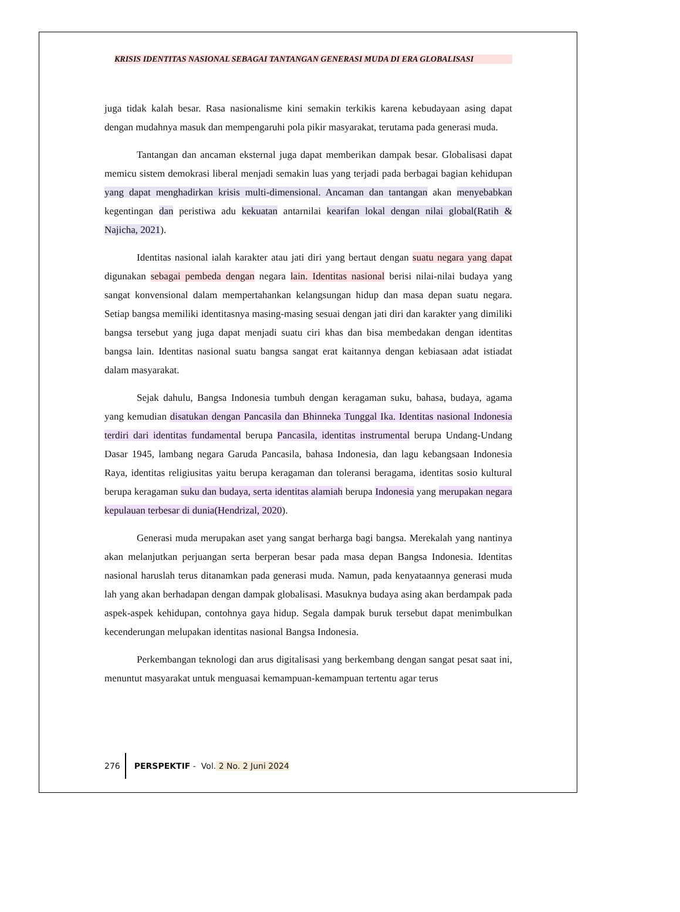KRISIS IDENTITAS NASIONAL SEBAGAI TANTANGAN GENERASI MUDA DI ERA GLOBALISASI
juga tidak kalah besar. Rasa nasionalisme kini semakin terkikis karena kebudayaan asing dapat dengan mudahnya masuk dan mempengaruhi pola pikir masyarakat, terutama pada generasi muda.
Tantangan dan ancaman eksternal juga dapat memberikan dampak besar. Globalisasi dapat memicu sistem demokrasi liberal menjadi semakin luas yang terjadi pada berbagai bagian kehidupan yang dapat menghadirkan krisis multi-dimensional. Ancaman dan tantangan akan menyebabkan kegentingan dan peristiwa adu kekuatan antarnilai kearifan lokal dengan nilai global(Ratih & Najicha, 2021).
Identitas nasional ialah karakter atau jati diri yang bertaut dengan suatu negara yang dapat digunakan sebagai pembeda dengan negara lain. Identitas nasional berisi nilai-nilai budaya yang sangat konvensional dalam mempertahankan kelangsungan hidup dan masa depan suatu negara. Setiap bangsa memiliki identitasnya masing-masing sesuai dengan jati diri dan karakter yang dimiliki bangsa tersebut yang juga dapat menjadi suatu ciri khas dan bisa membedakan dengan identitas bangsa lain. Identitas nasional suatu bangsa sangat erat kaitannya dengan kebiasaan adat istiadat dalam masyarakat.
Sejak dahulu, Bangsa Indonesia tumbuh dengan keragaman suku, bahasa, budaya, agama yang kemudian disatukan dengan Pancasila dan Bhinneka Tunggal Ika. Identitas nasional Indonesia terdiri dari identitas fundamental berupa Pancasila, identitas instrumental berupa Undang-Undang Dasar 1945, lambang negara Garuda Pancasila, bahasa Indonesia, dan lagu kebangsaan Indonesia Raya, identitas religiusitas yaitu berupa keragaman dan toleransi beragama, identitas sosio kultural berupa keragaman suku dan budaya, serta identitas alamiah berupa Indonesia yang merupakan negara kepulauan terbesar di dunia(Hendrizal, 2020).
Generasi muda merupakan aset yang sangat berharga bagi bangsa. Merekalah yang nantinya akan melanjutkan perjuangan serta berperan besar pada masa depan Bangsa Indonesia. Identitas nasional haruslah terus ditanamkan pada generasi muda. Namun, pada kenyataannya generasi muda lah yang akan berhadapan dengan dampak globalisasi. Masuknya budaya asing akan berdampak pada aspek-aspek kehidupan, contohnya gaya hidup. Segala dampak buruk tersebut dapat menimbulkan kecenderungan melupakan identitas nasional Bangsa Indonesia.
Perkembangan teknologi dan arus digitalisasi yang berkembang dengan sangat pesat saat ini, menuntut masyarakat untuk menguasai kemampuan-kemampuan tertentu agar terus
276 PERSPEKTIF - Vol. 2 No. 2 Juni 2024